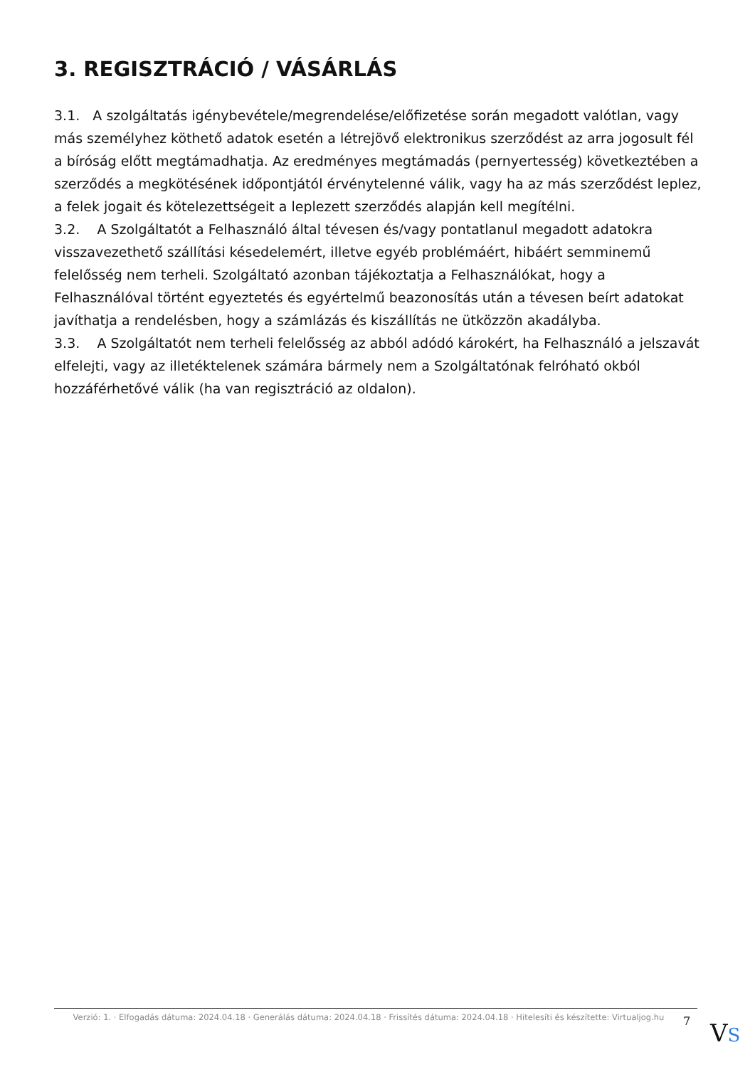3. REGISZTRÁCIÓ / VÁSÁRLÁS
3.1. A szolgáltatás igénybevétele/megrendelése/előfizetése során megadott valótlan, vagy más személyhez köthető adatok esetén a létrejövő elektronikus szerződést az arra jogosult fél a bíróság előtt megtámadhatja. Az eredményes megtámadás (pernyertesség) következtében a szerződés a megkötésének időpontjától érvénytelenné válik, vagy ha az más szerződést leplez, a felek jogait és kötelezettségeit a leplezett szerződés alapján kell megítélni.
3.2. A Szolgáltatót a Felhasználó által tévesen és/vagy pontatlanul megadott adatokra visszavezethető szállítási késedelemért, illetve egyéb problémáért, hibáért semminemű felelősség nem terheli. Szolgáltató azonban tájékoztatja a Felhasználókat, hogy a Felhasználóval történt egyeztetés és egyértelmű beazonosítás után a tévesen beírt adatokat javíthatja a rendelésben, hogy a számlázás és kiszállítás ne ütközzön akadályba.
3.3. A Szolgáltatót nem terheli felelősség az abból adódó károkért, ha Felhasználó a jelszavát elfelejti, vagy az illetéktelenek számára bármely nem a Szolgáltatónak felróható okból hozzáférhetővé válik (ha van regisztráció az oldalon).
Verzió: 1. · Elfogadás dátuma: 2024.04.18 · Generálás dátuma: 2024.04.18 · Frissítés dátuma: 2024.04.18 · Hitelesíti és készítette: Virtualjog.hu
7
VS